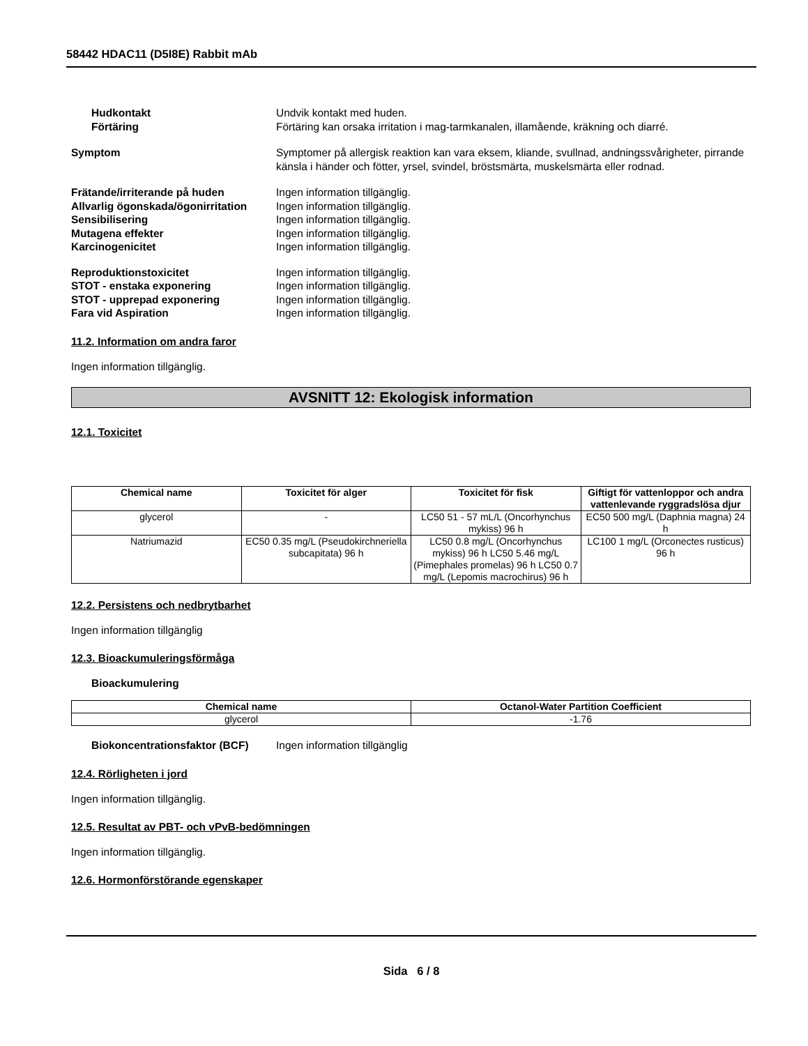58442 HDAC11 (D5I8E) Rabbit mAb
Hudkontakt Undvik kontakt med huden.
Förtäring Förtäring kan orsaka irritation i mag-tarmkanalen, illamående, kräkning och diarré.
Symptom Symptomer på allergisk reaktion kan vara eksem, kliande, svullnad, andningssvårigheter, pirrande känsla i händer och fötter, yrsel, svindel, bröstsmärta, muskelsmärta eller rodnad.
Frätande/irriterande på huden Ingen information tillgänglig.
Allvarlig ögonskada/ögonirritation
Ingen information tillgänglig.
Sensibilisering Ingen information tillgänglig.
Mutagena effekter Ingen information tillgänglig.
Karcinogenicitet Ingen information tillgänglig.
Reproduktionstoxicitet Ingen information tillgänglig.
STOT - enstaka exponering Ingen information tillgänglig.
STOT - upprepad exponering Ingen information tillgänglig.
Fara vid Aspiration Ingen information tillgänglig.
11.2. Information om andra faror
Ingen information tillgänglig.
AVSNITT 12: Ekologisk information
12.1. Toxicitet
| Chemical name | Toxicitet för alger | Toxicitet för fisk | Giftigt för vattenloppor och andra vattenlevande ryggradslösa djur |
| --- | --- | --- | --- |
| glycerol | - | LC50 51 - 57 mL/L (Oncorhynchus mykiss) 96 h | EC50 500 mg/L (Daphnia magna) 24 h |
| Natriumazid | EC50 0.35 mg/L (Pseudokirchneriella subcapitata) 96 h | LC50 0.8 mg/L (Oncorhynchus mykiss) 96 h LC50 5.46 mg/L (Pimephales promelas) 96 h LC50 0.7 mg/L (Lepomis macrochirus) 96 h | LC100 1 mg/L (Orconectes rusticus) 96 h |
12.2. Persistens och nedbrytbarhet
Ingen information tillgänglig
12.3. Bioackumuleringsförmåga
Bioackumulering
| Chemical name | Octanol-Water Partition Coefficient |
| --- | --- |
| glycerol | -1.76 |
Biokoncentrationsfaktor (BCF)
Ingen information tillgänglig
12.4. Rörligheten i jord
Ingen information tillgänglig.
12.5. Resultat av PBT- och vPvB-bedömningen
Ingen information tillgänglig.
12.6. Hormonförstörande egenskaper
Sida 6 / 8